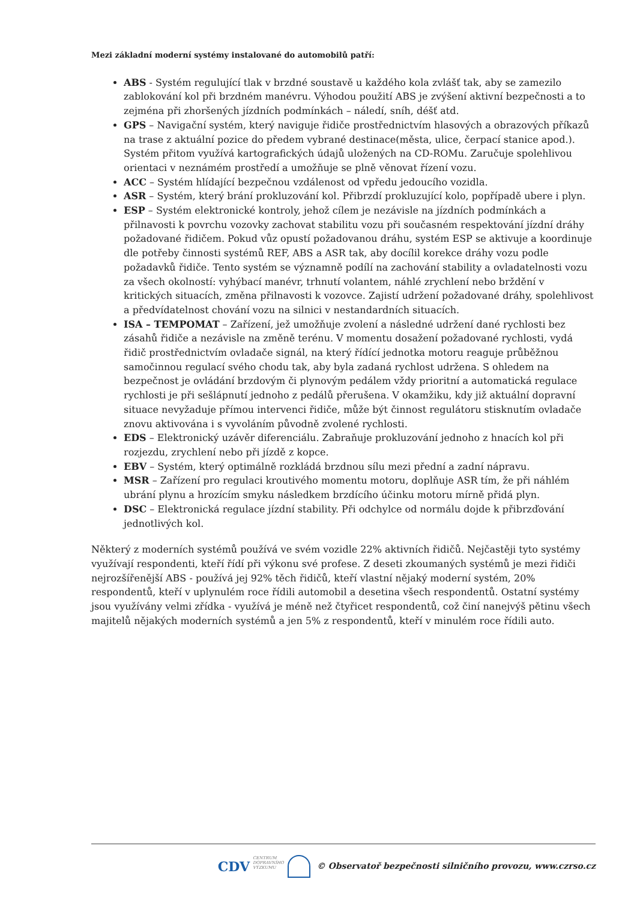Mezi základní moderní systémy instalované do automobilů patří:
ABS - Systém regulující tlak v brzdné soustavě u každého kola zvlášť tak, aby se zamezilo zablokování kol při brzdném manévru. Výhodou použití ABS je zvýšení aktivní bezpečnosti a to zejména při zhoršených jízdních podmínkách – náledí, sníh, déšť atd.
GPS – Navigační systém, který naviguje řidiče prostřednictvím hlasových a obrazových příkazů na trase z aktuální pozice do předem vybrané destinace(města, ulice, čerpací stanice apod.). Systém přitom využívá kartografických údajů uložených na CD-ROMu. Zaručuje spolehlivou orientaci v neznámém prostředí a umožňuje se plně věnovat řízení vozu.
ACC – Systém hlídající bezpečnou vzdálenost od vpředu jedoucího vozidla.
ASR – Systém, který brání prokluzování kol. Přibrzdí prokluzující kolo, popřípadě ubere i plyn.
ESP – Systém elektronické kontroly, jehož cílem je nezávisle na jízdních podmínkách a přilnavosti k povrchu vozovky zachovat stabilitu vozu při současném respektování jízdní dráhy požadované řidičem. Pokud vůz opustí požadovanou dráhu, systém ESP se aktivuje a koordinuje dle potřeby činnosti systémů REF, ABS a ASR tak, aby docílil korekce dráhy vozu podle požadavků řidiče. Tento systém se významně podílí na zachování stability a ovladatelnosti vozu za všech okolností: vyhýbací manévr, trhnutí volantem, náhlé zrychlení nebo brždění v kritických situacích, změna přilnavosti k vozovce. Zajistí udržení požadované dráhy, spolehlivost a předvídatelnost chování vozu na silnici v nestandardních situacích.
ISA – TEMPOMAT – Zařízení, jež umožňuje zvolení a následné udržení dané rychlosti bez zásahů řidiče a nezávisle na změně terénu. V momentu dosažení požadované rychlosti, vydá řidič prostřednictvím ovladače signál, na který řídící jednotka motoru reaguje průběžnou samočinnou regulací svého chodu tak, aby byla zadaná rychlost udržena. S ohledem na bezpečnost je ovládání brzdovým či plynovým pedálem vždy prioritní a automatická regulace rychlosti je při sešlápnutí jednoho z pedálů přerušena. V okamžiku, kdy již aktuální dopravní situace nevyžaduje přímou intervenci řidiče, může být činnost regulátoru stisknutím ovladače znovu aktivována i s vyvoláním původně zvolené rychlosti.
EDS – Elektronický uzávěr diferenciálu. Zabraňuje prokluzování jednoho z hnacích kol při rozjezdu, zrychlení nebo při jízdě z kopce.
EBV – Systém, který optimálně rozkládá brzdnou sílu mezi přední a zadní nápravu.
MSR – Zařízení pro regulaci kroutivého momentu motoru, doplňuje ASR tím, že při náhlém ubrání plynu a hrozícím smyku následkem brzdícího účinku motoru mírně přidá plyn.
DSC – Elektronická regulace jízdní stability. Při odchylce od normálu dojde k přibrzďování jednotlivých kol.
Některý z moderních systémů používá ve svém vozidle 22% aktivních řidičů. Nejčastěji tyto systémy využívají respondenti, kteří řídí při výkonu své profese. Z deseti zkoumaných systémů je mezi řidiči nejrozšířenější ABS - používá jej 92% těch řidičů, kteří vlastní nějaký moderní systém, 20% respondentů, kteří v uplynulém roce řídili automobil a desetina všech respondentů. Ostatní systémy jsou využívány velmi zřídka - využívá je méně než čtyřicet respondentů, což činí nanejvýš pětinu všech majitelů nějakých moderních systémů a jen 5% z respondentů, kteří v minulém roce řídili auto.
CDV CENTRUM
DOPRAVNÍHO
VÝZKUMU © Observatoř bezpečnosti silničního provozu, www.czrso.cz